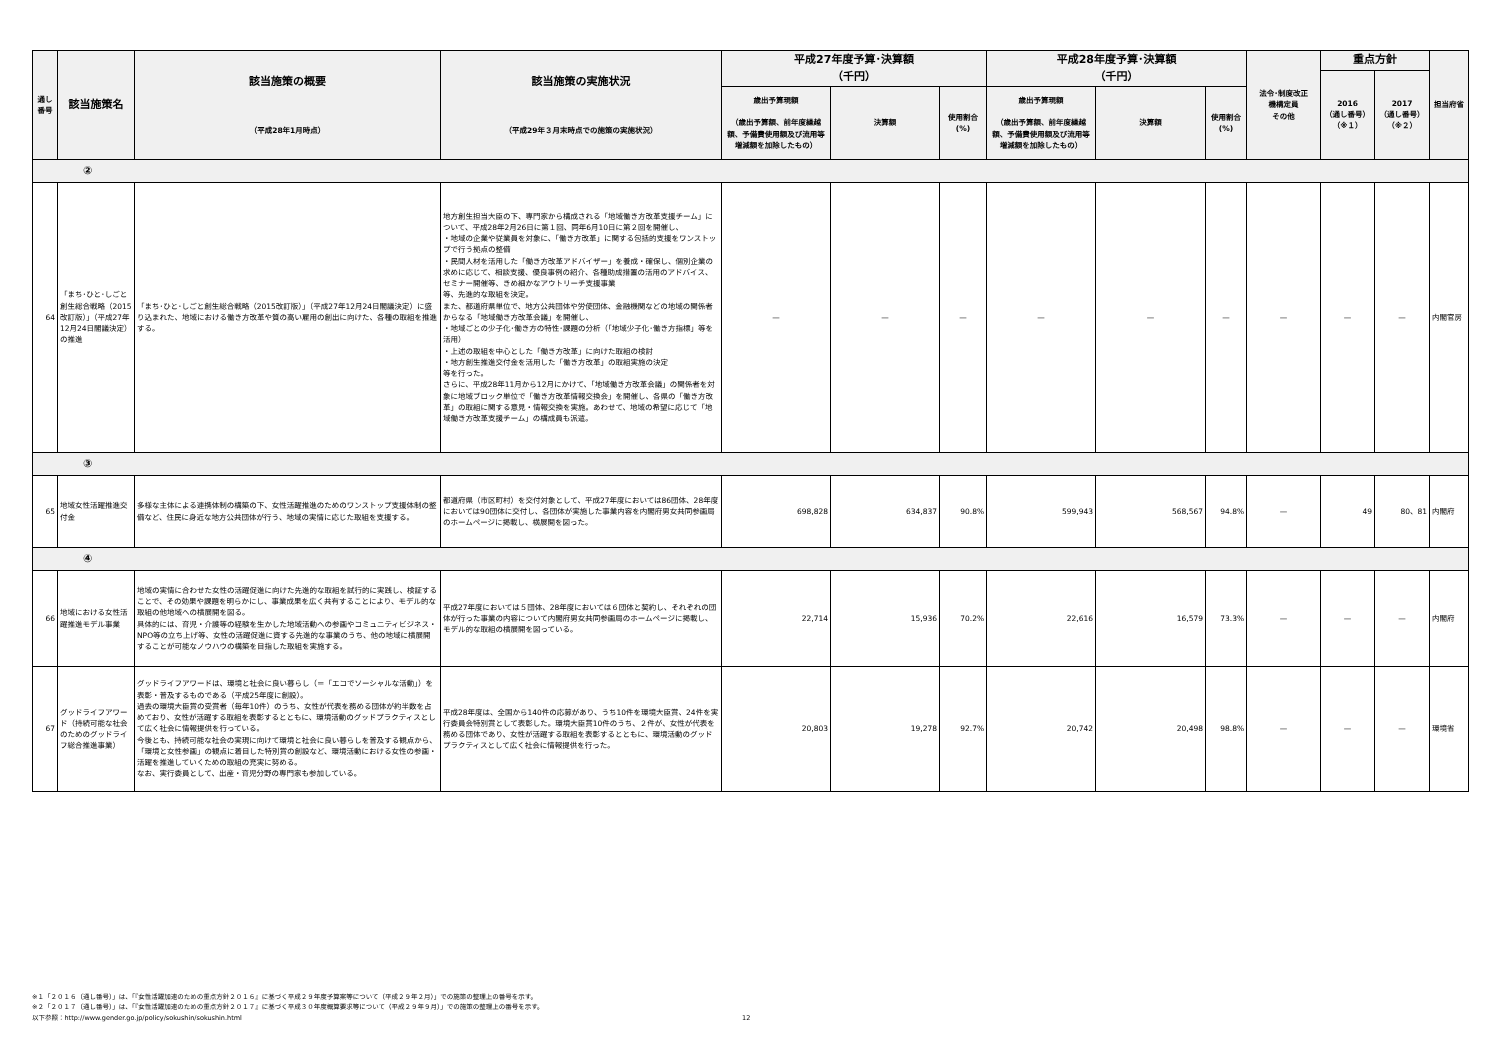| 通し番号 | 該当施策名 | 該当施策の概要 （平成28年1月時点） | 該当施策の実施状況 （平成29年３月末時点での施策の実施状況） | 平成27年度予算･決算額 （千円） | | | 平成28年度予算･決算額 （千円） | | | 法令･制度改正 機構定員 その他 | 重点方針 | | 担当府省 |
| --- | --- | --- | --- | --- | --- | --- | --- | --- | --- | --- | --- | --- | --- |
| | | | | | | | | | | | 2016 （通し番号） （※１） | 2017 （通し番号） （※２） | |
| | | | | 歳出予算現額 （歳出予算額、前年度繰越額、予備費使用額及び流用等増減額を加除したもの） | 決算額 | 使用割合 (%) | 歳出予算現額 （歳出予算額、前年度繰越額、予備費使用額及び流用等増減額を加除したもの） | 決算額 | 使用割合 (%) | | | | |
| ② | | | | | | | | | | | | | |
| 64 | 「まち･ひと･しごと創生総合戦略（2015改訂版）」（平成27年12月24日閣議決定）の推進 | 「まち･ひと･しごと創生総合戦略（2015改訂版）」（平成27年12月24日閣議決定）に盛り込まれた、地域における働き方改革や質の高い雇用の創出に向けた、各種の取組を推進する。 | 地方創生担当大臣の下、専門家から構成される「地域働き方改革支援チーム」について、平成28年2月26日に第１回、同年6月10日に第２回を開催し、 ・地域の企業や従業員を対象に、「働き方改革」に関する包括的支援をワンストップで行う拠点の整備 ・民間人材を活用した「働き方改革アドバイザー」を養成・確保し、個別企業の求めに応じて、相談支援、優良事例の紹介、各種助成措置の活用のアドバイス、セミナー開催等、きめ細かなアウトリーチ支援事業 等、先進的な取組を決定。 また、都道府県単位で、地方公共団体や労使団体、金融機関などの地域の関係者からなる「地域働き方改革会議」を開催し、 ・地域ごとの少子化･働き方の特性･課題の分析（「地域少子化･働き方指標」等を活用） ・上述の取組を中心とした「働き方改革」に向けた取組の検討 ・地方創生推進交付金を活用した「働き方改革」の取組実施の決定 等を行った。 さらに、平成28年11月から12月にかけて、「地域働き方改革会議」の関係者を対象に地域ブロック単位で「働き方改革情報交換会」を開催し、各県の「働き方改革」の取組に関する意見・情報交換を実施。あわせて、地域の希望に応じて「地域働き方改革支援チーム」の構成員も派遣。 | — | — | — | — | — | — | — | — | — | 内閣官房 |
| ③ | | | | | | | | | | | | | |
| 65 | 地域女性活躍推進交付金 | 多様な主体による連携体制の構築の下、女性活躍推進のためのワンストップ支援体制の整備など、住民に身近な地方公共団体が行う、地域の実情に応じた取組を支援する。 | 都道府県（市区町村）を交付対象として、平成27年度においては86団体、28年度においては90団体に交付し、各団体が実施した事業内容を内閣府男女共同参画局のホームページに掲載し、横展開を図った。 | 698,828 | 634,837 | 90.8% | 599,943 | 568,567 | 94.8% | — | 49 | 80、81 | 内閣府 |
| ④ | | | | | | | | | | | | | |
| 66 | 地域における女性活躍推進モデル事業 | 地域の実情に合わせた女性の活躍促進に向けた先進的な取組を試行的に実践し、検証することで、その効果や課題を明らかにし、事業成果を広く共有することにより、モデル的な取組の他地域への横展開を図る。 具体的には、育児・介護等の経験を生かした地域活動への参画やコミュニティビジネス・NPO等の立ち上げ等、女性の活躍促進に資する先進的な事業のうち、他の地域に横展開することが可能なノウハウの構築を目指した取組を実施する。 | 平成27年度においては５団体、28年度においては６団体と契約し、それぞれの団体が行った事業の内容について内閣府男女共同参画局のホームページに掲載し、モデル的な取組の横展開を図っている。 | 22,714 | 15,936 | 70.2% | 22,616 | 16,579 | 73.3% | — | — | — | 内閣府 |
| 67 | グッドライフアワード（持続可能な社会のためのグッドライフ総合推進事業） | グッドライフアワードは、環境と社会に良い暮らし（＝「エコでソーシャルな活動」）を表彰・普及するものである（平成25年度に創設）。 過去の環境大臣賞の受賞者（毎年10件）のうち、女性が代表を務める団体が約半数を占めており、女性が活躍する取組を表彰するとともに、環境活動のグッドプラクティスとして広く社会に情報提供を行っている。 今後とも、持続可能な社会の実現に向けて環境と社会に良い暮らしを普及する観点から、「環境と女性参画」の観点に着目した特別賞の創設など、環境活動における女性の参画・活躍を推進していくための取組の充実に努める。 なお、実行委員として、出産・育児分野の専門家も参加している。 | 平成28年度は、全国から140件の応募があり、うち10件を環境大臣賞、24件を実行委員会特別賞として表彰した。環境大臣賞10件のうち、２件が、女性が代表を務める団体であり、女性が活躍する取組を表彰するとともに、環境活動のグッドプラクティスとして広く社会に情報提供を行った。 | 20,803 | 19,278 | 92.7% | 20,742 | 20,498 | 98.8% | — | — | — | 環境省 |
※１「２０１６（通し番号）」は、「『女性活躍加速のための重点方針２０１６』に基づく平成２９年度予算案等について（平成２９年２月）」での施策の整理上の番号を示す。
※２「２０１７（通し番号）」は、「『女性活躍加速のための重点方針２０１７』に基づく平成３０年度概算要求等について（平成２９年９月）」での施策の整理上の番号を示す。
以下参照：http://www.gender.go.jp/policy/sokushin/sokushin.html 12